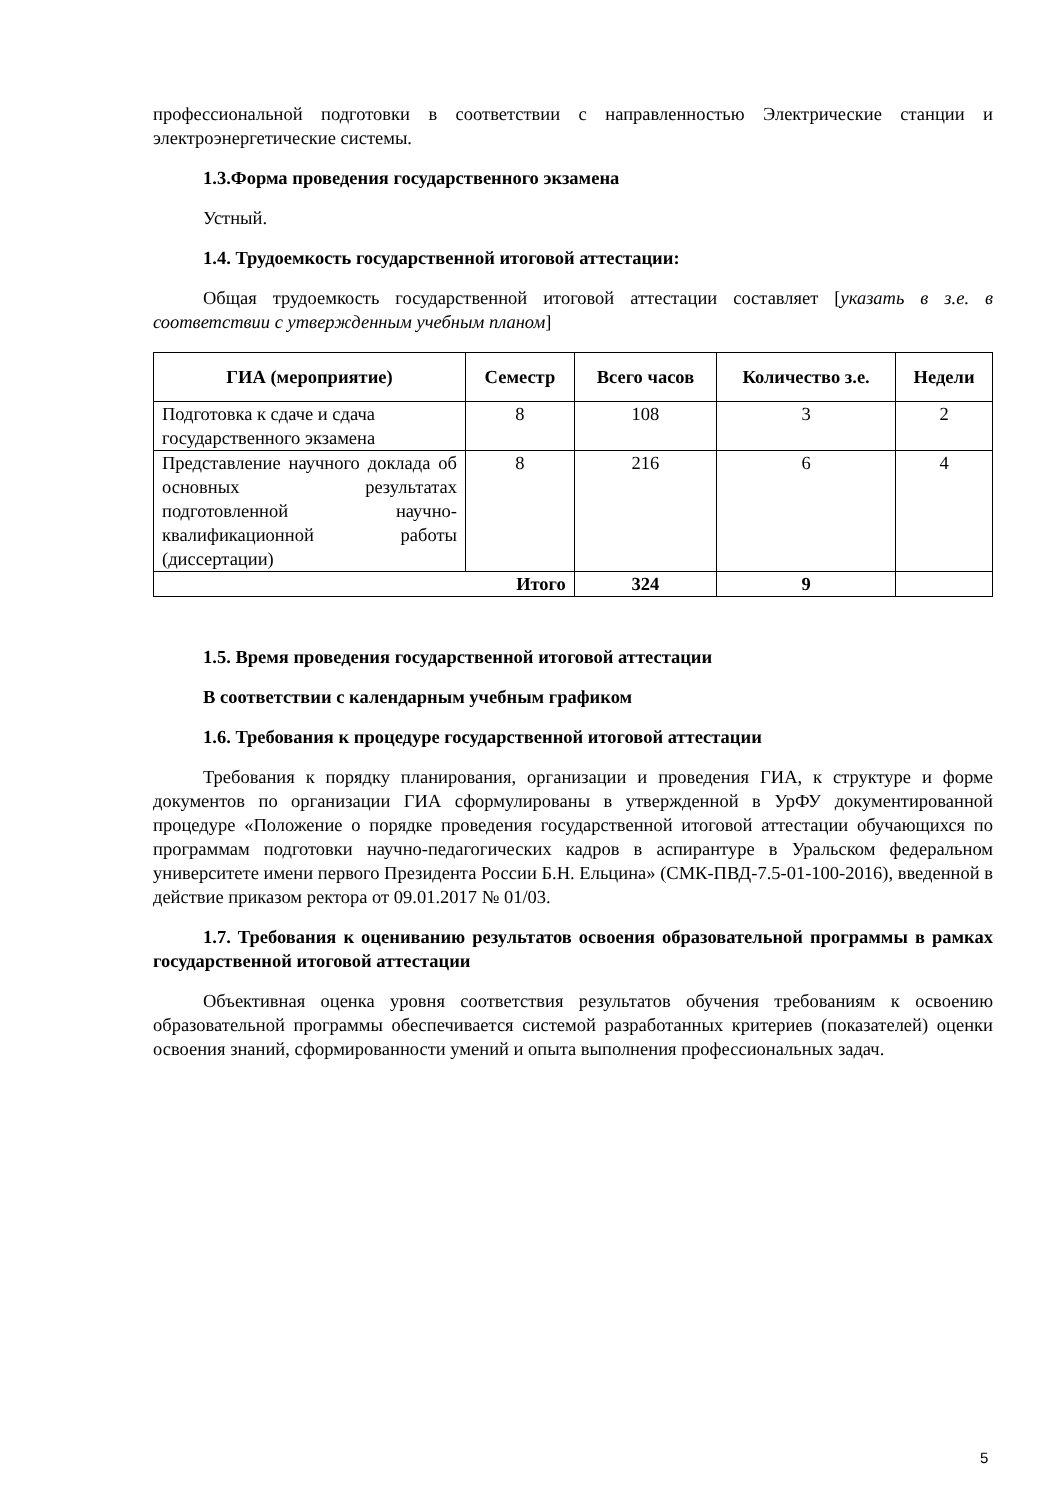профессиональной подготовки в соответствии с направленностью Электрические станции и электроэнергетические системы.
1.3.Форма проведения государственного экзамена
Устный.
1.4. Трудоемкость государственной итоговой аттестации:
Общая трудоемкость государственной итоговой аттестации составляет [указать в з.е. в соответствии с утвержденным учебным планом]
| ГИА (мероприятие) | Семестр | Всего часов | Количество з.е. | Недели |
| --- | --- | --- | --- | --- |
| Подготовка к сдаче и сдача государственного экзамена | 8 | 108 | 3 | 2 |
| Представление научного доклада об основных результатах подготовленной научно-квалификационной работы (диссертации) | 8 | 216 | 6 | 4 |
| Итого | | 324 | 9 | |
1.5. Время проведения государственной итоговой аттестации
В соответствии с календарным учебным графиком
1.6. Требования к процедуре государственной итоговой аттестации
Требования к порядку планирования, организации и проведения ГИА, к структуре и форме документов по организации ГИА сформулированы в утвержденной в УрФУ документированной процедуре «Положение о порядке проведения государственной итоговой аттестации обучающихся по программам подготовки научно-педагогических кадров в аспирантуре в Уральском федеральном университете имени первого Президента России Б.Н. Ельцина» (СМК-ПВД-7.5-01-100-2016), введенной в действие приказом ректора от 09.01.2017 № 01/03.
1.7. Требования к оцениванию результатов освоения образовательной программы в рамках государственной итоговой аттестации
Объективная оценка уровня соответствия результатов обучения требованиям к освоению образовательной программы обеспечивается системой разработанных критериев (показателей) оценки освоения знаний, сформированности умений и опыта выполнения профессиональных задач.
5